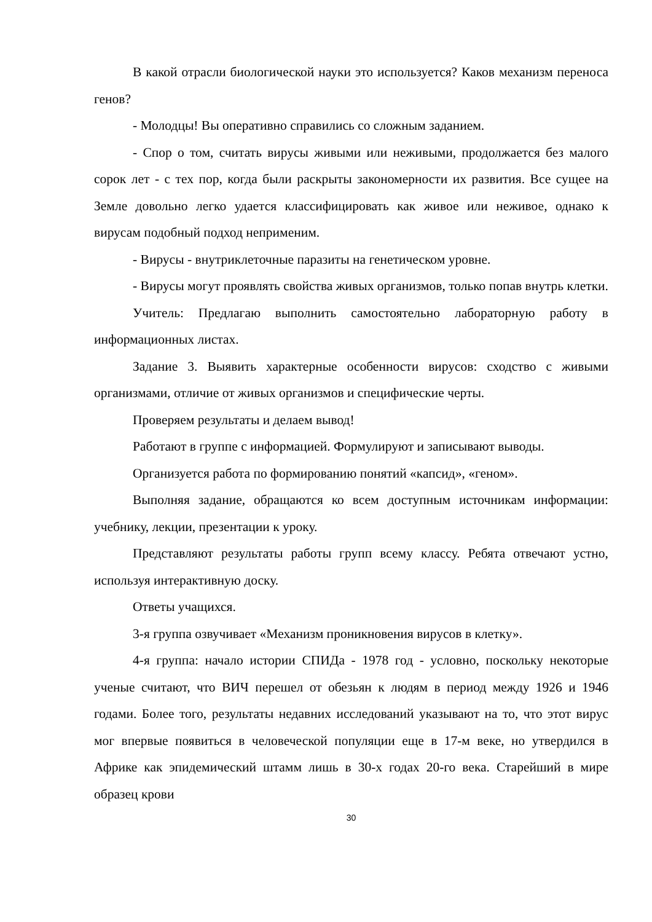В какой отрасли биологической науки это используется? Каков механизм переноса генов?
- Молодцы! Вы оперативно справились со сложным заданием.
- Спор о том, считать вирусы живыми или неживыми, продолжается без малого сорок лет - с тех пор, когда были раскрыты закономерности их развития. Все сущее на Земле довольно легко удается классифицировать как живое или неживое, однако к вирусам подобный подход неприменим.
- Вирусы - внутриклеточные паразиты на генетическом уровне.
- Вирусы могут проявлять свойства живых организмов, только попав внутрь клетки.
Учитель: Предлагаю выполнить самостоятельно лабораторную работу в информационных листах.
Задание 3. Выявить характерные особенности вирусов: сходство с живыми организмами, отличие от живых организмов и специфические черты.
Проверяем результаты и делаем вывод!
Работают в группе с информацией. Формулируют и записывают выводы.
Организуется работа по формированию понятий «капсид», «геном».
Выполняя задание, обращаются ко всем доступным источникам информации: учебнику, лекции, презентации к уроку.
Представляют результаты работы групп всему классу. Ребята отвечают устно, используя интерактивную доску.
Ответы учащихся.
3-я группа озвучивает «Механизм проникновения вирусов в клетку».
4-я группа: начало истории СПИДа - 1978 год - условно, поскольку некоторые ученые считают, что ВИЧ перешел от обезьян к людям в период между 1926 и 1946 годами. Более того, результаты недавних исследований указывают на то, что этот вирус мог впервые появиться в человеческой популяции еще в 17-м веке, но утвердился в Африке как эпидемический штамм лишь в 30-х годах 20-го века. Старейший в мире образец крови
30